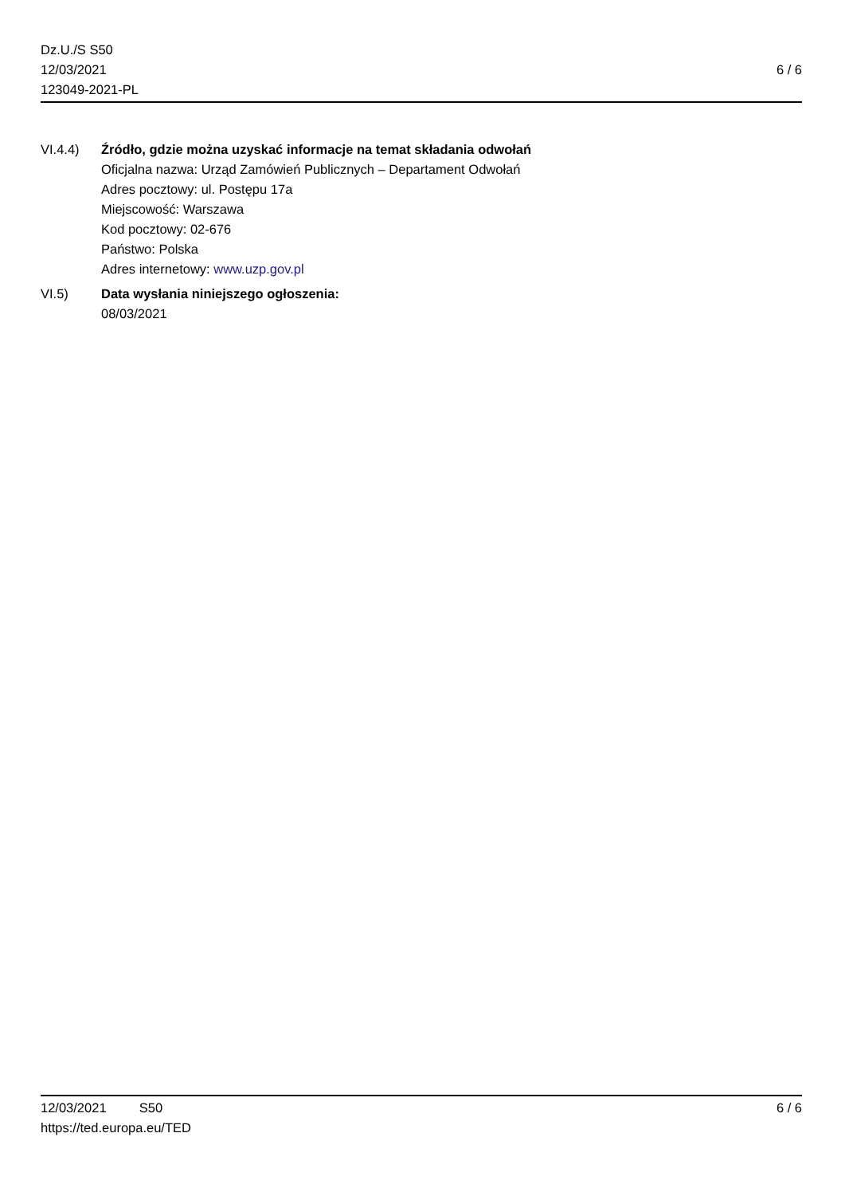Dz.U./S S50
12/03/2021
123049-2021-PL
6 / 6
VI.4.4) Źródło, gdzie można uzyskać informacje na temat składania odwołań
Oficjalna nazwa: Urząd Zamówień Publicznych – Departament Odwołań
Adres pocztowy: ul. Postępu 17a
Miejscowość: Warszawa
Kod pocztowy: 02-676
Państwo: Polska
Adres internetowy: www.uzp.gov.pl
VI.5) Data wysłania niniejszego ogłoszenia:
08/03/2021
12/03/2021 S50 6 / 6
https://ted.europa.eu/TED